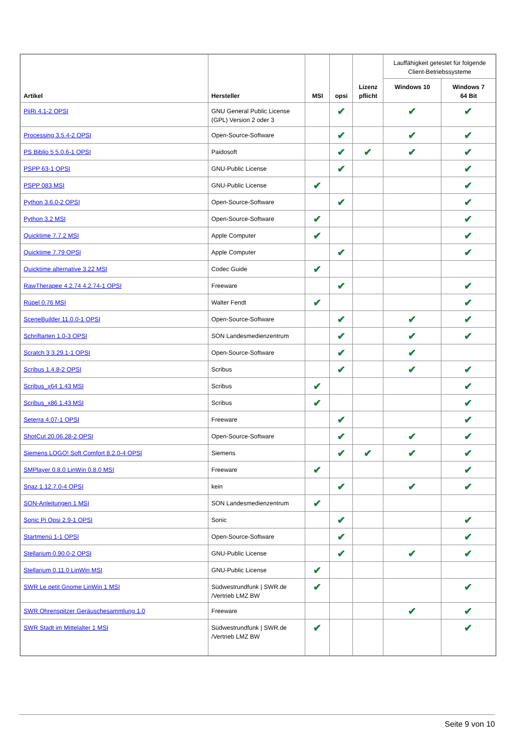| Artikel | Hersteller | MSI | opsi | Lizenz pflicht | Lauffähigkeit getestet für folgende Client-Betriebssysteme | |
| --- | --- | --- | --- | --- | --- | --- |
| | | | | | Windows 10 | Windows 7 64 Bit |
| PiiRi 4.1-2 OPSI | GNU General Public License (GPL) Version 2 oder 3 | | ✔ | | ✔ | ✔ |
| Processing 3.5.4-2 OPSI | Open-Source-Software | | ✔ | | ✔ | ✔ |
| PS Biblio 5 5.0.6-1 OPSI | Paidosoft | | ✔ | ✔ | ✔ | ✔ |
| PSPP 63-1 OPSI | GNU-Public License | | ✔ | | | ✔ |
| PSPP 083 MSI | GNU-Public License | ✔ | | | | ✔ |
| Python 3.6.0-2 OPSI | Open-Source-Software | | ✔ | | | ✔ |
| Python 3.2 MSI | Open-Source-Software | ✔ | | | | ✔ |
| Quicktime 7.7.2 MSI | Apple Computer | ✔ | | | | ✔ |
| Quicktime 7.79 OPSI | Apple Computer | | ✔ | | | ✔ |
| Quicktime alternative 3.22 MSI | Codec Guide | ✔ | | | | |
| RawTherapee 4.2.74 4.2.74-1 OPSI | Freeware | | ✔ | | | ✔ |
| Rüpel 0.76 MSI | Walter Fendt | ✔ | | | | ✔ |
| SceneBuilder 11.0.0-1 OPSI | Open-Source-Software | | ✔ | | ✔ | ✔ |
| Schriftarten 1.0-3 OPSI | SON Landesmedienzentrum | | ✔ | | ✔ | ✔ |
| Scratch 3 3.29.1-1 OPSI | Open-Source-Software | | ✔ | | ✔ | |
| Scribus 1.4.8-2 OPSI | Scribus | | ✔ | | ✔ | ✔ |
| Scribus_x64 1.43 MSI | Scribus | ✔ | | | | ✔ |
| Scribus_x86 1.43 MSI | Scribus | ✔ | | | | ✔ |
| Seterra 4.07-1 OPSI | Freeware | | ✔ | | | ✔ |
| ShotCut 20.06.28-2 OPSI | Open-Source-Software | | ✔ | | ✔ | ✔ |
| Siemens LOGO! Soft Comfort 8.2.0-4 OPSI | Siemens | | ✔ | ✔ | ✔ | ✔ |
| SMPlayer 0.8.0 LinWin 0.8.0 MSI | Freeware | ✔ | | | | ✔ |
| Snaz 1.12.7.0-4 OPSI | kein | | ✔ | | ✔ | ✔ |
| SON-Anleitungen 1 MSI | SON Landesmedienzentrum | ✔ | | | | |
| Sonic Pi Opsi 2.9-1 OPSI | Sonic | | ✔ | | | ✔ |
| Startmenü 1-1 OPSI | Open-Source-Software | | ✔ | | | ✔ |
| Stellarium 0.90.0-2 OPSI | GNU-Public License | | ✔ | | ✔ | ✔ |
| Stellarium 0.11.0 LinWin MSI | GNU-Public License | ✔ | | | | |
| SWR Le petit Gnome LinWin 1 MSI | Südwestrundfunk / SWR.de /Vertrieb LMZ BW | ✔ | | | | ✔ |
| SWR Ohrenspitzer Geräuschesammlung 1.0 | Freeware | | | | ✔ | ✔ |
| SWR Stadt im Mittelalter 1 MSI | Südwestrundfunk / SWR.de /Vertrieb LMZ BW | ✔ | | | | ✔ |
Seite 9 von 10